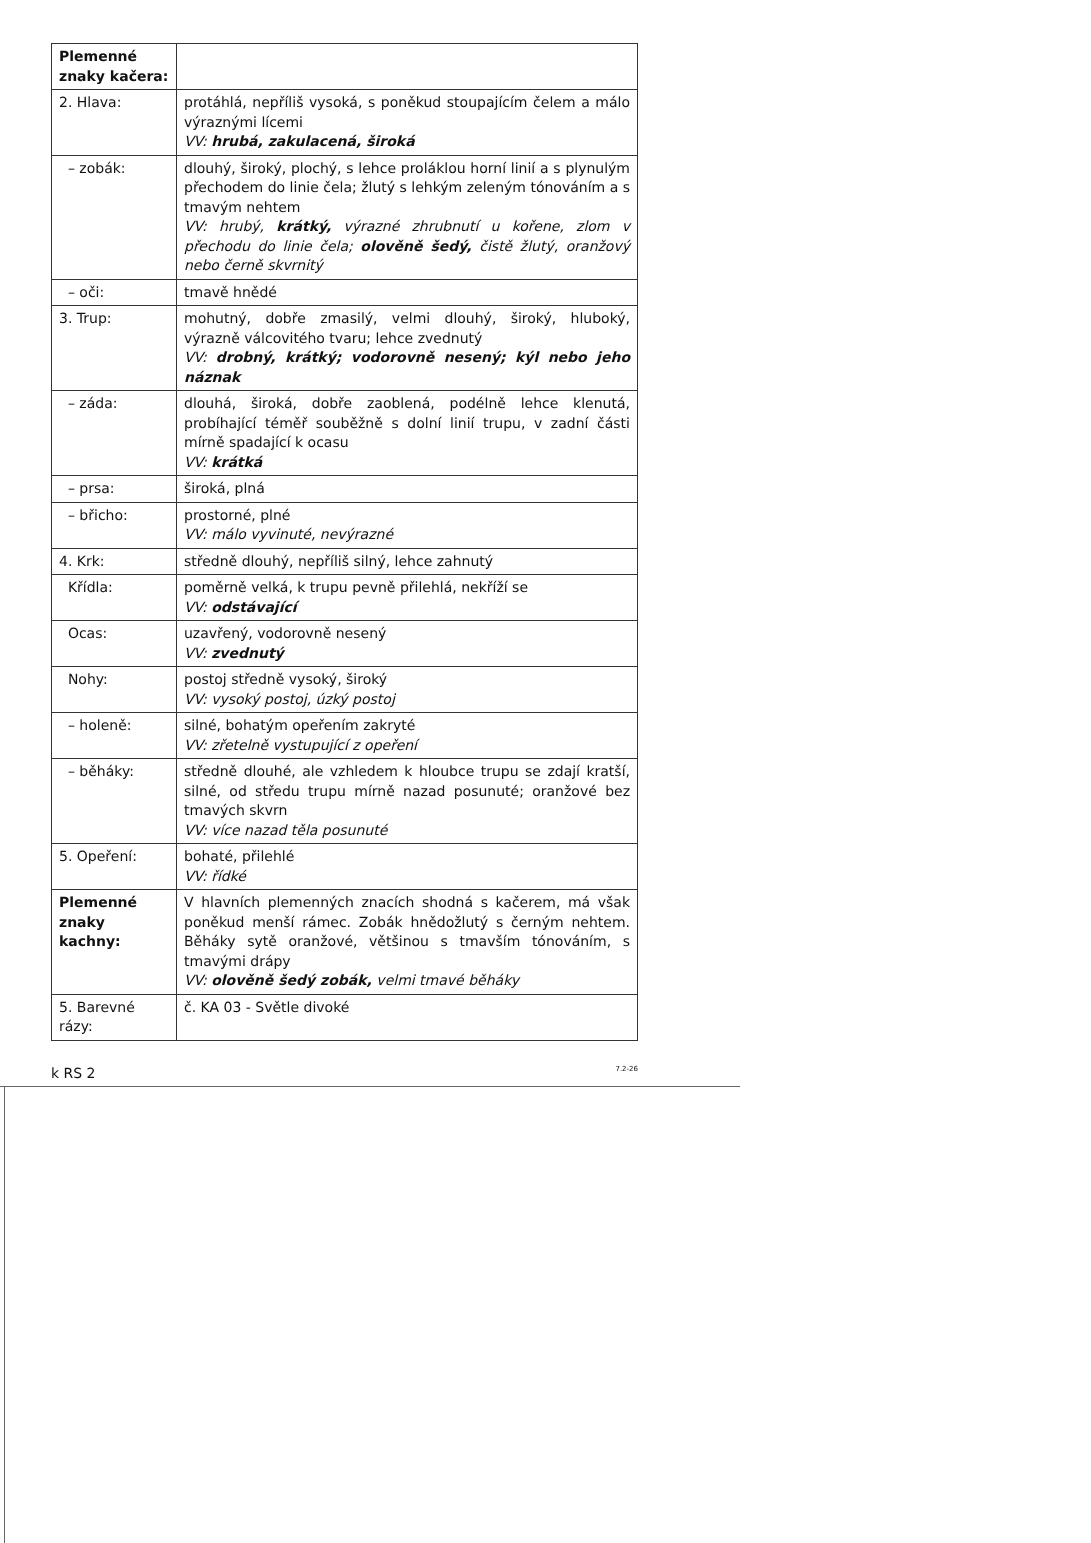| Plemenné znaky kačera: | |
| 2. Hlava: | protáhlá, nepříliš vysoká, s poněkud stoupajícím čelem a málo výraznými lícemi VV: hrubá, zakulacená, široká |
| – zobák: | dlouhý, široký, plochý, s lehce proláklou horní linií a s plynulým přechodem do linie čela; žlutý s lehkým zeleným tónováním a s tmavým nehtem VV: hrubý, krátký, výrazné zhrubnutí u kořene, zlom v přechodu do linie čela; olověně šedý, čistě žlutý, oranžový nebo černě skvrnitý |
| – oči: | tmavě hnědé |
| 3. Trup: | mohutný, dobře zmasilý, velmi dlouhý, široký, hluboký, výrazně válcovitého tvaru; lehce zvednutý VV: drobný, krátký; vodorovně nesený; kýl nebo jeho náznak |
| – záda: | dlouhá, široká, dobře zaoblená, podélně lehce klenutá, probíhající téměř souběžně s dolní linií trupu, v zadní části mírně spadající k ocasu VV: krátká |
| – prsa: | široká, plná |
| – břicho: | prostorné, plné VV: málo vyvinuté, nevýrazné |
| 4. Krk: | středně dlouhý, nepříliš silný, lehce zahnutý |
| Křídla: | poměrně velká, k trupu pevně přilehlá, nekříží se VV: odstávající |
| Ocas: | uzavřený, vodorovně nesený VV: zvednutý |
| Nohy: | postoj středně vysoký, široký VV: vysoký postoj, úzký postoj |
| – holeně: | silné, bohatým opeřením zakryté VV: zřetelně vystupující z opeření |
| – běháky: | středně dlouhé, ale vzhledem k hloubce trupu se zdají kratší, silné, od středu trupu mírně nazad posunuté; oranžové bez tmavých skvrn VV: více nazad těla posunuté |
| 5. Opeření: | bohaté, přilehlé VV: řídké |
| Plemenné znaky kachny: | V hlavních plemenných znacích shodná s kačerem, má však poněkud menší rámec. Zobák hnědožlutý s černým nehtem. Běháky sytě oranžové, většinou s tmavším tónováním, s tmavými drápy VV: olověně šedý zobák, velmi tmavé běháky |
| 5. Barevné rázy: | č. KA 03 - Světle divoké |
k RS 2 7.2-26